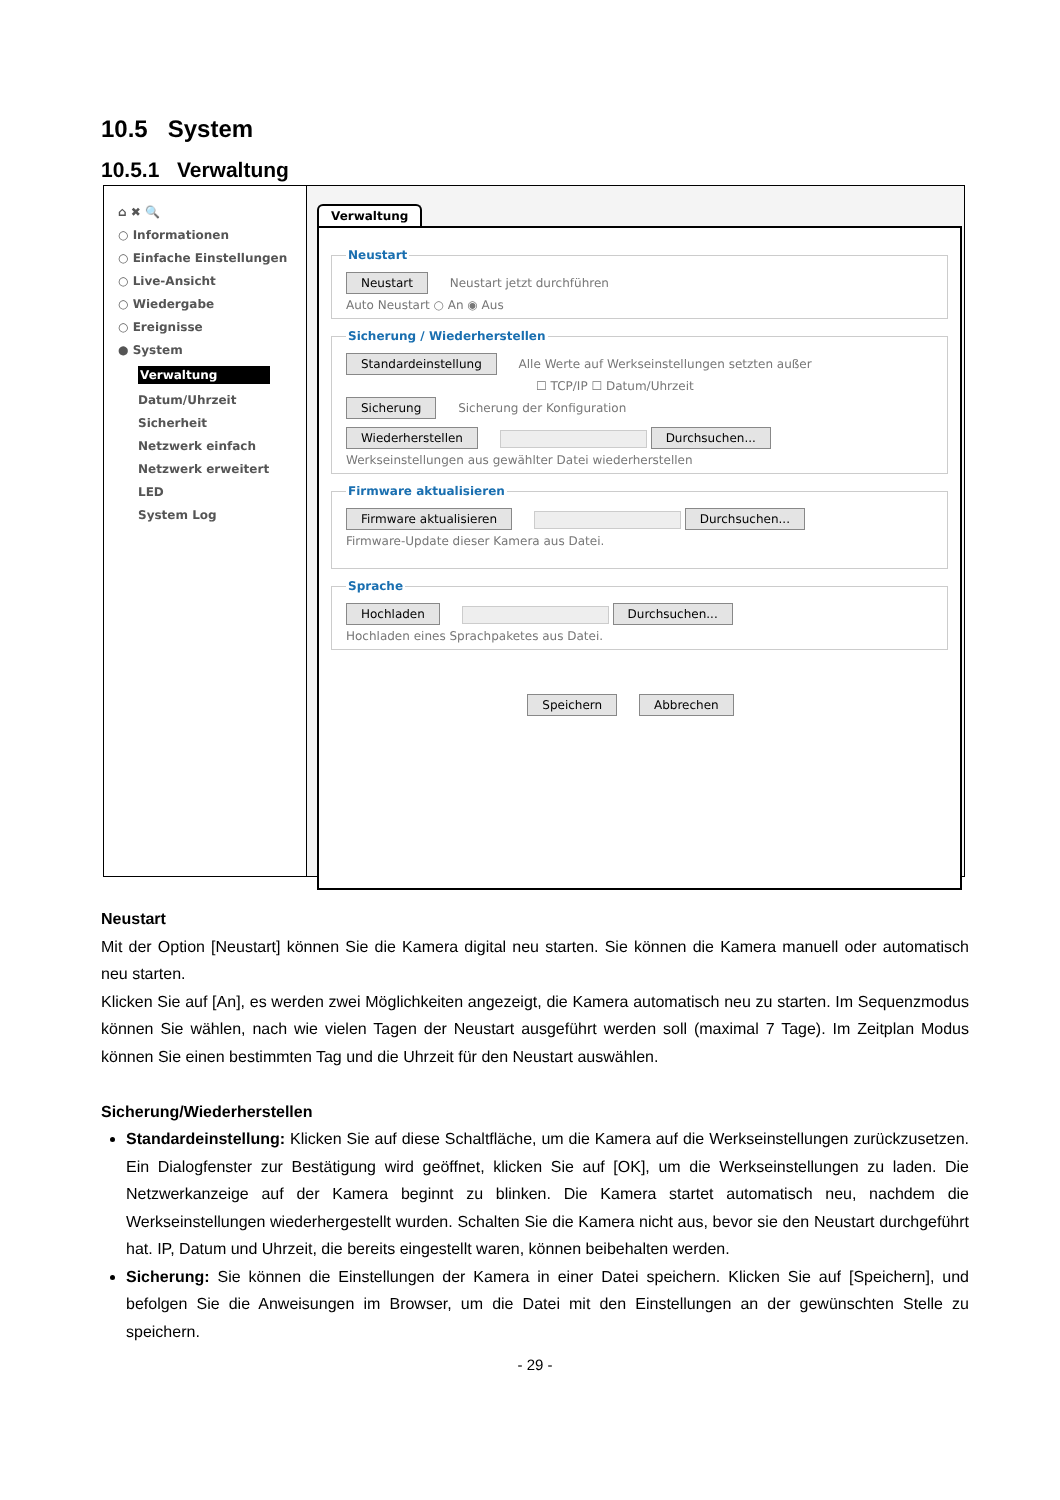10.5 System
10.5.1 Verwaltung
⌂ ✖ 🔍
○ Informationen
○ Einfache Einstellungen
○ Live-Ansicht
○ Wiedergabe
○ Ereignisse
● System
Verwaltung
Datum/Uhrzeit
Sicherheit
Netzwerk einfach
Netzwerk erweitert
LED
System Log
Verwaltung
Neustart Neustart Neustart jetzt durchführen
Auto Neustart ○ An ◉ Aus Sicherung / Wiederherstellen Standardeinstellung Alle Werte auf Werkseinstellungen setzten außer
☐ TCP/IP ☐ Datum/Uhrzeit
Sicherung Sicherung der Konfiguration
Wiederherstellen Durchsuchen...
Werkseinstellungen aus gewählter Datei wiederherstellen Firmware aktualisieren Firmware aktualisieren Durchsuchen...
Firmware-Update dieser Kamera aus Datei.
Sprache Hochladen Durchsuchen...
Hochladen eines Sprachpaketes aus Datei.
Speichern Abbrechen
Neustart
Mit der Option [Neustart] können Sie die Kamera digital neu starten. Sie können die Kamera manuell oder automatisch neu starten.
Klicken Sie auf [An], es werden zwei Möglichkeiten angezeigt, die Kamera automatisch neu zu starten. Im Sequenzmodus können Sie wählen, nach wie vielen Tagen der Neustart ausgeführt werden soll (maximal 7 Tage). Im Zeitplan Modus können Sie einen bestimmten Tag und die Uhrzeit für den Neustart auswählen.
Sicherung/Wiederherstellen
Standardeinstellung: Klicken Sie auf diese Schaltfläche, um die Kamera auf die Werkseinstellungen zurückzusetzen. Ein Dialogfenster zur Bestätigung wird geöffnet, klicken Sie auf [OK], um die Werkseinstellungen zu laden. Die Netzwerkanzeige auf der Kamera beginnt zu blinken. Die Kamera startet automatisch neu, nachdem die Werkseinstellungen wiederhergestellt wurden. Schalten Sie die Kamera nicht aus, bevor sie den Neustart durchgeführt hat. IP, Datum und Uhrzeit, die bereits eingestellt waren, können beibehalten werden.
Sicherung: Sie können die Einstellungen der Kamera in einer Datei speichern. Klicken Sie auf [Speichern], und befolgen Sie die Anweisungen im Browser, um die Datei mit den Einstellungen an der gewünschten Stelle zu speichern.
- 29 -